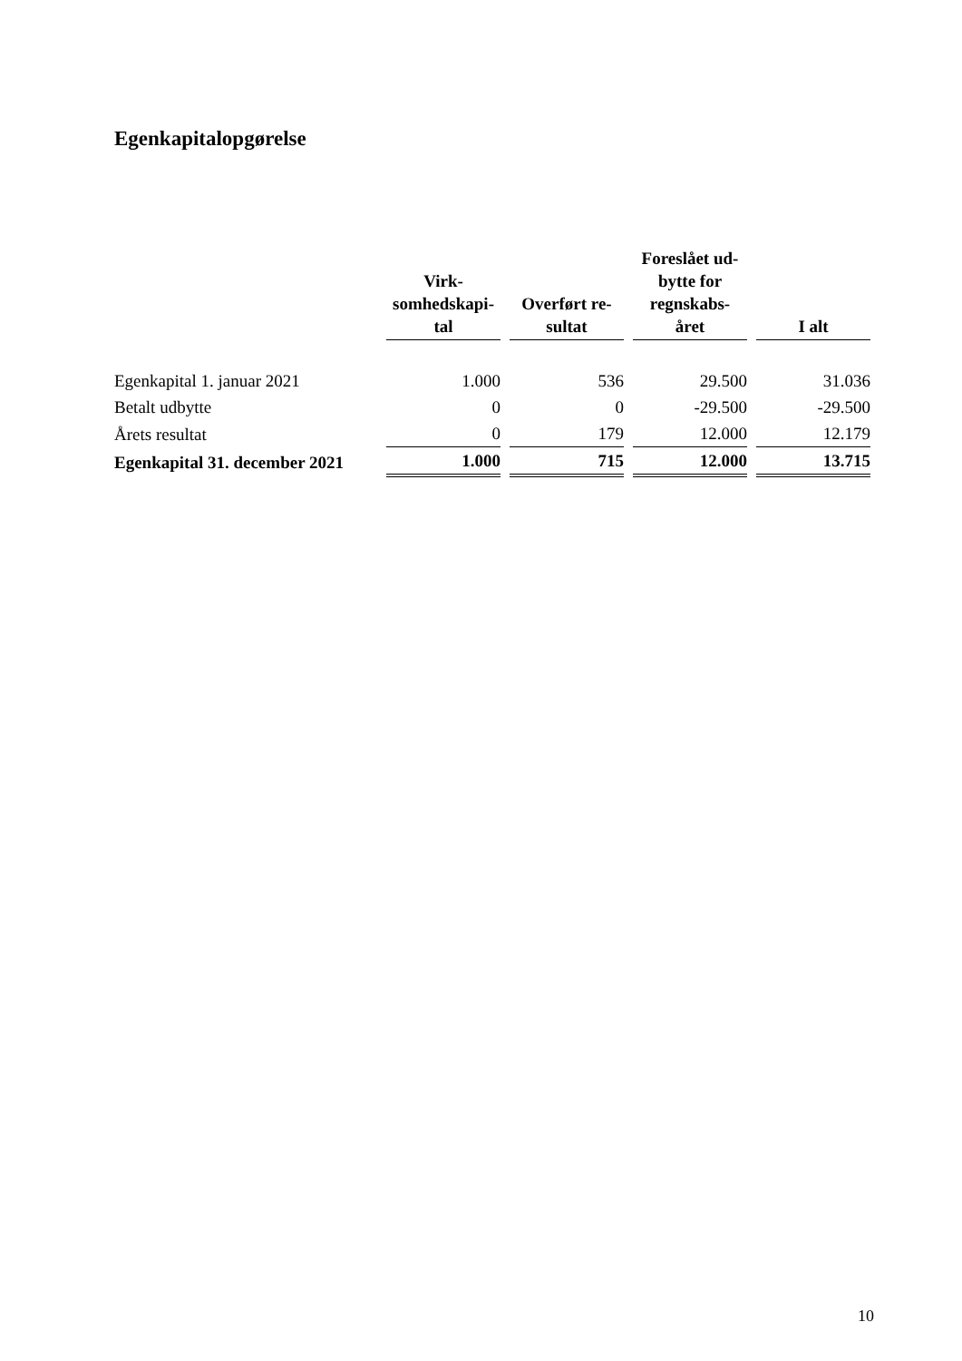Egenkapitalopgørelse
| | Virk- somhedskapi- tal | Overført re- sultat | Foreslået ud- bytte for regnskabs- året | I alt |
| --- | --- | --- | --- | --- |
| Egenkapital 1. januar 2021 | 1.000 | 536 | 29.500 | 31.036 |
| Betalt udbytte | 0 | 0 | -29.500 | -29.500 |
| Årets resultat | 0 | 179 | 12.000 | 12.179 |
| Egenkapital 31. december 2021 | 1.000 | 715 | 12.000 | 13.715 |
10